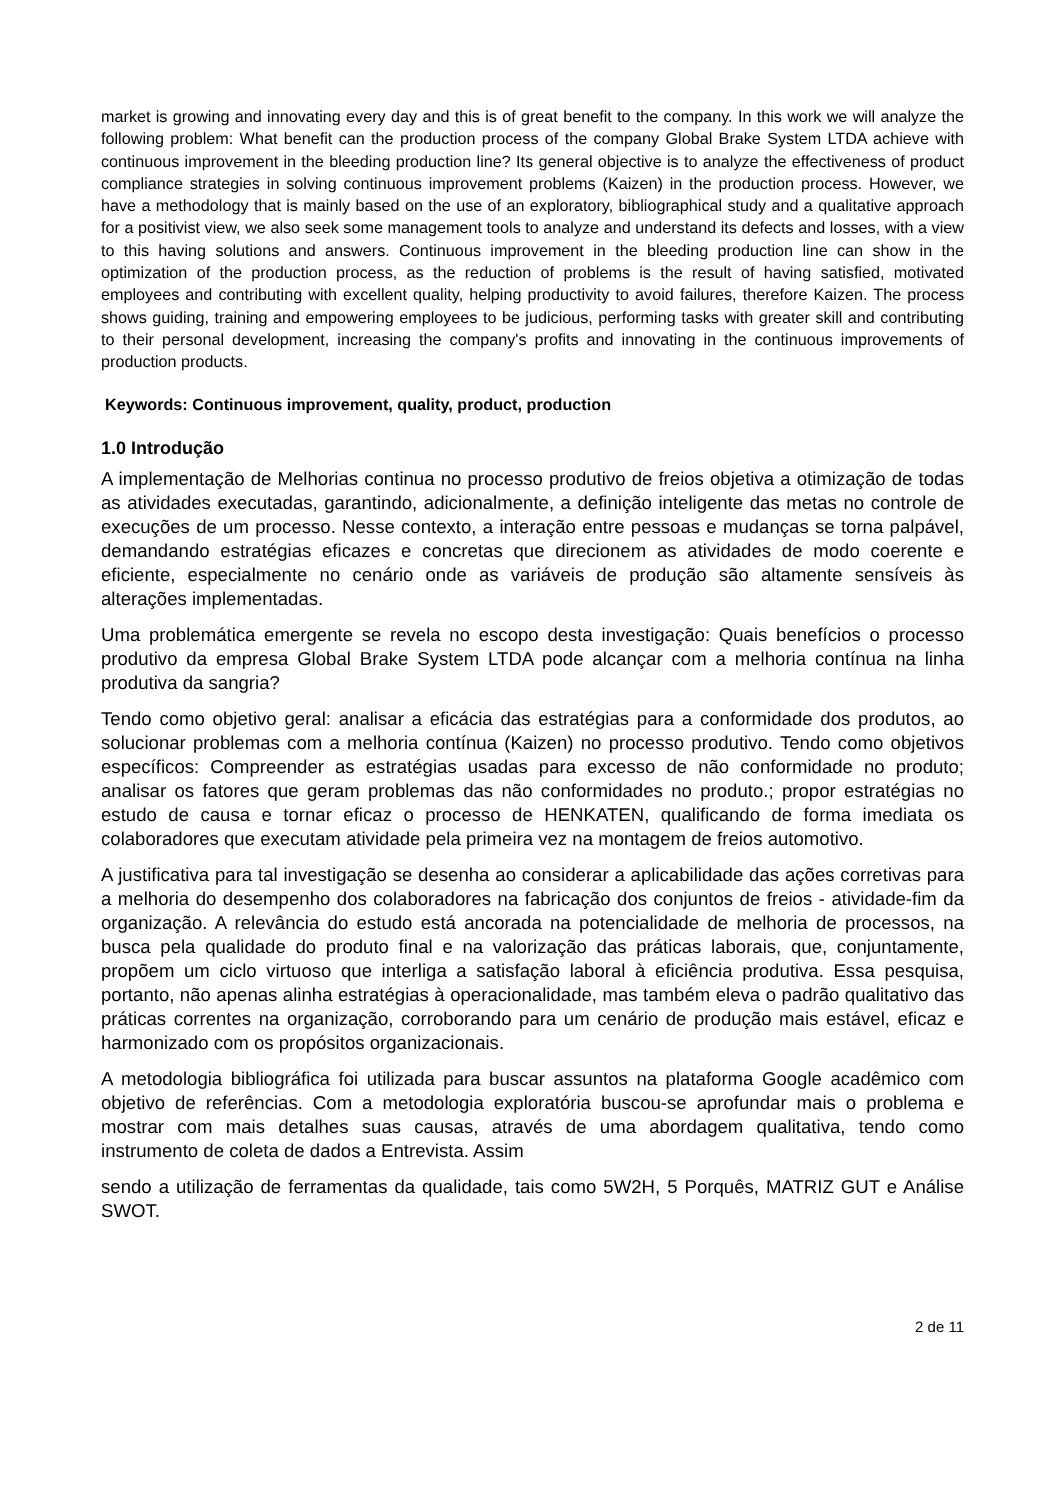market is growing and innovating every day and this is of great benefit to the company. In this work we will analyze the following problem: What benefit can the production process of the company Global Brake System LTDA achieve with continuous improvement in the bleeding production line? Its general objective is to analyze the effectiveness of product compliance strategies in solving continuous improvement problems (Kaizen) in the production process. However, we have a methodology that is mainly based on the use of an exploratory, bibliographical study and a qualitative approach for a positivist view, we also seek some management tools to analyze and understand its defects and losses, with a view to this having solutions and answers. Continuous improvement in the bleeding production line can show in the optimization of the production process, as the reduction of problems is the result of having satisfied, motivated employees and contributing with excellent quality, helping productivity to avoid failures, therefore Kaizen. The process shows guiding, training and empowering employees to be judicious, performing tasks with greater skill and contributing to their personal development, increasing the company's profits and innovating in the continuous improvements of production products.
Keywords: Continuous improvement, quality, product, production
1.0 Introdução
A implementação de Melhorias continua no processo produtivo de freios objetiva a otimização de todas as atividades executadas, garantindo, adicionalmente, a definição inteligente das metas no controle de execuções de um processo. Nesse contexto, a interação entre pessoas e mudanças se torna palpável, demandando estratégias eficazes e concretas que direcionem as atividades de modo coerente e eficiente, especialmente no cenário onde as variáveis de produção são altamente sensíveis às alterações implementadas.
Uma problemática emergente se revela no escopo desta investigação: Quais benefícios o processo produtivo da empresa Global Brake System LTDA pode alcançar com a melhoria contínua na linha produtiva da sangria?
Tendo como objetivo geral: analisar a eficácia das estratégias para a conformidade dos produtos, ao solucionar problemas com a melhoria contínua (Kaizen) no processo produtivo. Tendo como objetivos específicos: Compreender as estratégias usadas para excesso de não conformidade no produto; analisar os fatores que geram problemas das não conformidades no produto.; propor estratégias no estudo de causa e tornar eficaz o processo de HENKATEN, qualificando de forma imediata os colaboradores que executam atividade pela primeira vez na montagem de freios automotivo.
A justificativa para tal investigação se desenha ao considerar a aplicabilidade das ações corretivas para a melhoria do desempenho dos colaboradores na fabricação dos conjuntos de freios - atividade-fim da organização. A relevância do estudo está ancorada na potencialidade de melhoria de processos, na busca pela qualidade do produto final e na valorização das práticas laborais, que, conjuntamente, propõem um ciclo virtuoso que interliga a satisfação laboral à eficiência produtiva. Essa pesquisa, portanto, não apenas alinha estratégias à operacionalidade, mas também eleva o padrão qualitativo das práticas correntes na organização, corroborando para um cenário de produção mais estável, eficaz e harmonizado com os propósitos organizacionais.
A metodologia bibliográfica foi utilizada para buscar assuntos na plataforma Google acadêmico com objetivo de referências. Com a metodologia exploratória buscou-se aprofundar mais o problema e mostrar com mais detalhes suas causas, através de uma abordagem qualitativa, tendo como instrumento de coleta de dados a Entrevista. Assim
sendo a utilização de ferramentas da qualidade, tais como 5W2H, 5 Porquês, MATRIZ GUT e Análise SWOT.
2 de 11